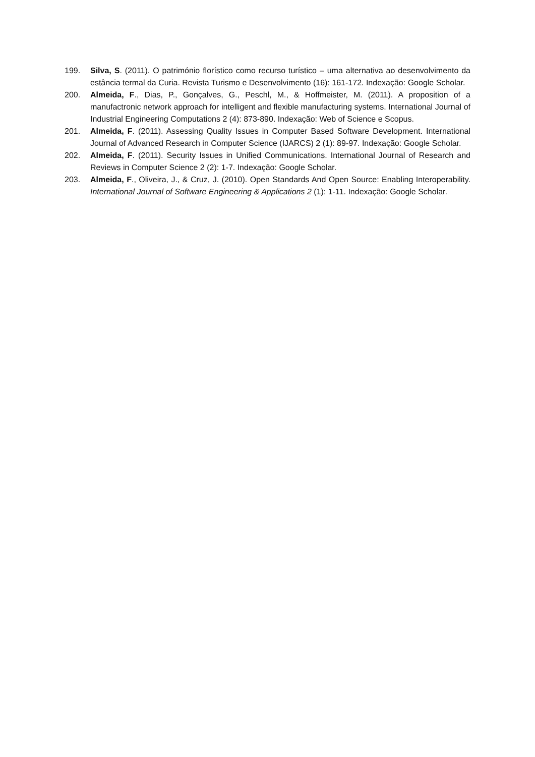199. Silva, S. (2011). O património florístico como recurso turístico – uma alternativa ao desenvolvimento da estância termal da Curia. Revista Turismo e Desenvolvimento (16): 161-172. Indexação: Google Scholar.
200. Almeida, F., Dias, P., Gonçalves, G., Peschl, M., & Hoffmeister, M. (2011). A proposition of a manufactronic network approach for intelligent and flexible manufacturing systems. International Journal of Industrial Engineering Computations 2 (4): 873-890. Indexação: Web of Science e Scopus.
201. Almeida, F. (2011). Assessing Quality Issues in Computer Based Software Development. International Journal of Advanced Research in Computer Science (IJARCS) 2 (1): 89-97. Indexação: Google Scholar.
202. Almeida, F. (2011). Security Issues in Unified Communications. International Journal of Research and Reviews in Computer Science 2 (2): 1-7. Indexação: Google Scholar.
203. Almeida, F., Oliveira, J., & Cruz, J. (2010). Open Standards And Open Source: Enabling Interoperability. International Journal of Software Engineering & Applications 2 (1): 1-11. Indexação: Google Scholar.